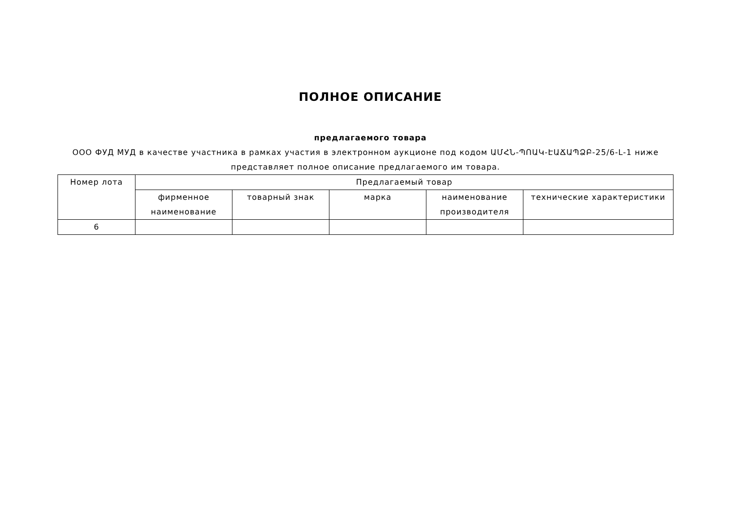ПОЛНОЕ ОПИСАНИЕ
предлагаемого товара
ООО ФУД МУД в качестве участника в рамках участия в электронном аукционе под кодом ԱՄՀՆ-ՊՈԱԿ-ԷԱՃԱՊՁԲ-25/6-L-1 ниже представляет полное описание предлагаемого им товара.
| Номер лота | Предлагаемый товар | | | | |
| --- | --- | --- | --- | --- | --- |
| | фирменное наименование | товарный знак | марка | наименование производителя | технические характеристики |
| 6 | | | | | |